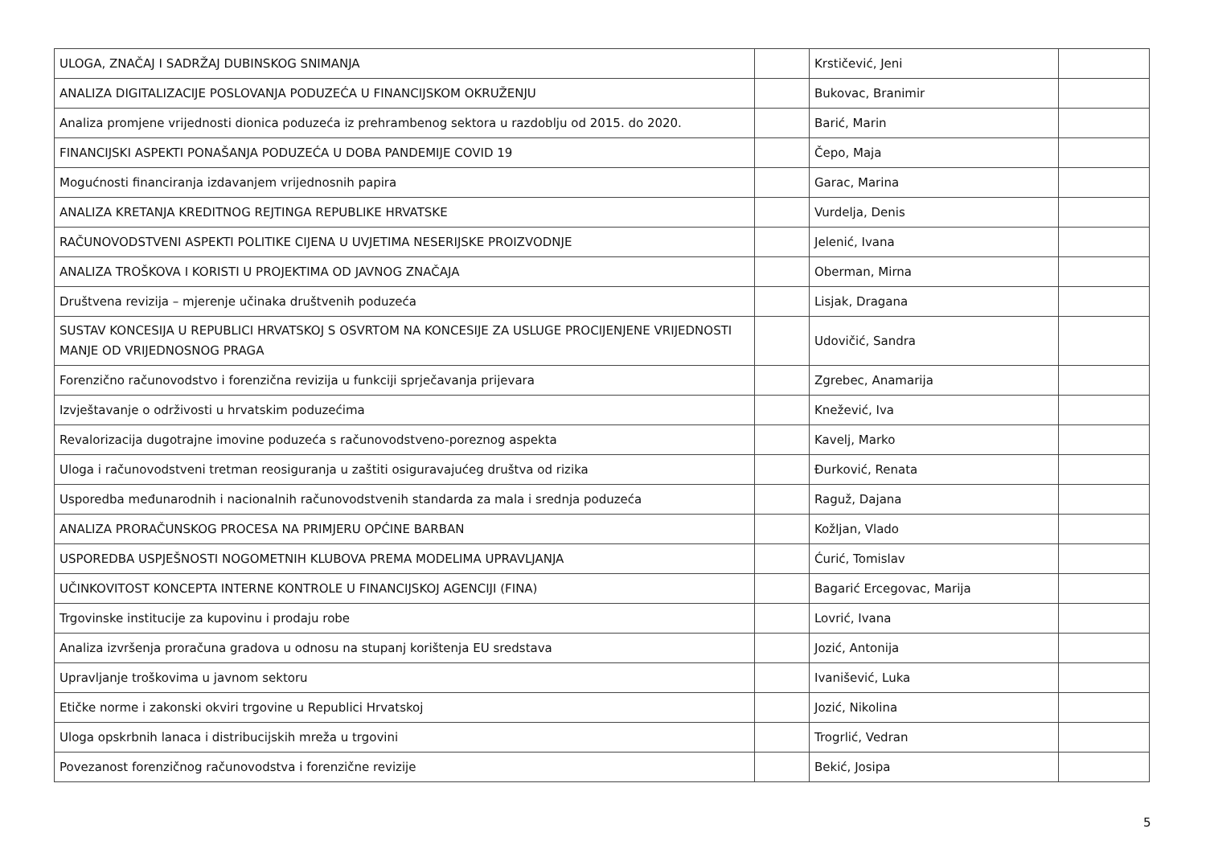| ULOGA, ZNAČAJ I SADRŽAJ DUBINSKOG SNIMANJA | | Krstičević, Jeni | |
| ANALIZA DIGITALIZACIJE POSLOVANJA PODUZEĆA U FINANCIJSKOM OKRUŽENJU | | Bukovac, Branimir | |
| Analiza promjene vrijednosti dionica poduzeća iz prehrambenog sektora u razdoblju od 2015. do 2020. | | Barić, Marin | |
| FINANCIJSKI ASPEKTI PONAŠANJA PODUZEĆA U DOBA PANDEMIJE COVID 19 | | Čepo, Maja | |
| Mogućnosti financiranja izdavanjem vrijednosnih papira | | Garac, Marina | |
| ANALIZA KRETANJA KREDITNOG REJTINGA REPUBLIKE HRVATSKE | | Vurdelja, Denis | |
| RAČUNOVODSTVENI ASPEKTI POLITIKE CIJENA U UVJETIMA NESERIJSKE PROIZVODNJE | | Jelenić, Ivana | |
| ANALIZA TROŠKOVA I KORISTI U PROJEKTIMA OD JAVNOG ZNAČAJA | | Oberman, Mirna | |
| Društvena revizija – mjerenje učinaka društvenih poduzeća | | Lisjak, Dragana | |
| SUSTAV KONCESIJA U REPUBLICI HRVATSKOJ S OSVRTOM NA KONCESIJE ZA USLUGE PROCIJENJENE VRIJEDNOSTI MANJE OD VRIJEDNOSNOG PRAGA | | Udovičić, Sandra | |
| Forenzično računovodstvo i forenzična revizija u funkciji sprječavanja prijevara | | Zgrebec, Anamarija | |
| Izvještavanje o održivosti u hrvatskim poduzećima | | Knežević, Iva | |
| Revalorizacija dugotrajne imovine poduzeća s računovodstveno-poreznog aspekta | | Kavelj, Marko | |
| Uloga i računovodstveni tretman reosiguranja u zaštiti osiguravajućeg društva od rizika | | Đurković, Renata | |
| Usporedba međunarodnih i nacionalnih računovodstvenih standarda za mala i srednja poduzeća | | Raguž, Dajana | |
| ANALIZA PRORAČUNSKOG PROCESA NA PRIMJERU OPĆINE BARBAN | | Kožljan, Vlado | |
| USPOREDBA USPJEŠNOSTI NOGOMETNIH KLUBOVA PREMA MODELIMA UPRAVLJANJA | | Ćurić, Tomislav | |
| UČINKOVITOST KONCEPTA INTERNE KONTROLE U FINANCIJSKOJ AGENCIJI (FINA) | | Bagarić Ercegovac, Marija | |
| Trgovinske institucije za kupovinu i prodaju robe | | Lovrić, Ivana | |
| Analiza izvršenja proračuna gradova u odnosu na stupanj korištenja EU sredstava | | Jozić, Antonija | |
| Upravljanje troškovima u javnom sektoru | | Ivanišević, Luka | |
| Etičke norme i zakonski okviri trgovine u Republici Hrvatskoj | | Jozić, Nikolina | |
| Uloga opskrbnih lanaca i distribucijskih mreža u trgovini | | Trogrlić, Vedran | |
| Povezanost forenzičnog računovodstva i forenzične revizije | | Bekić, Josipa | |
5